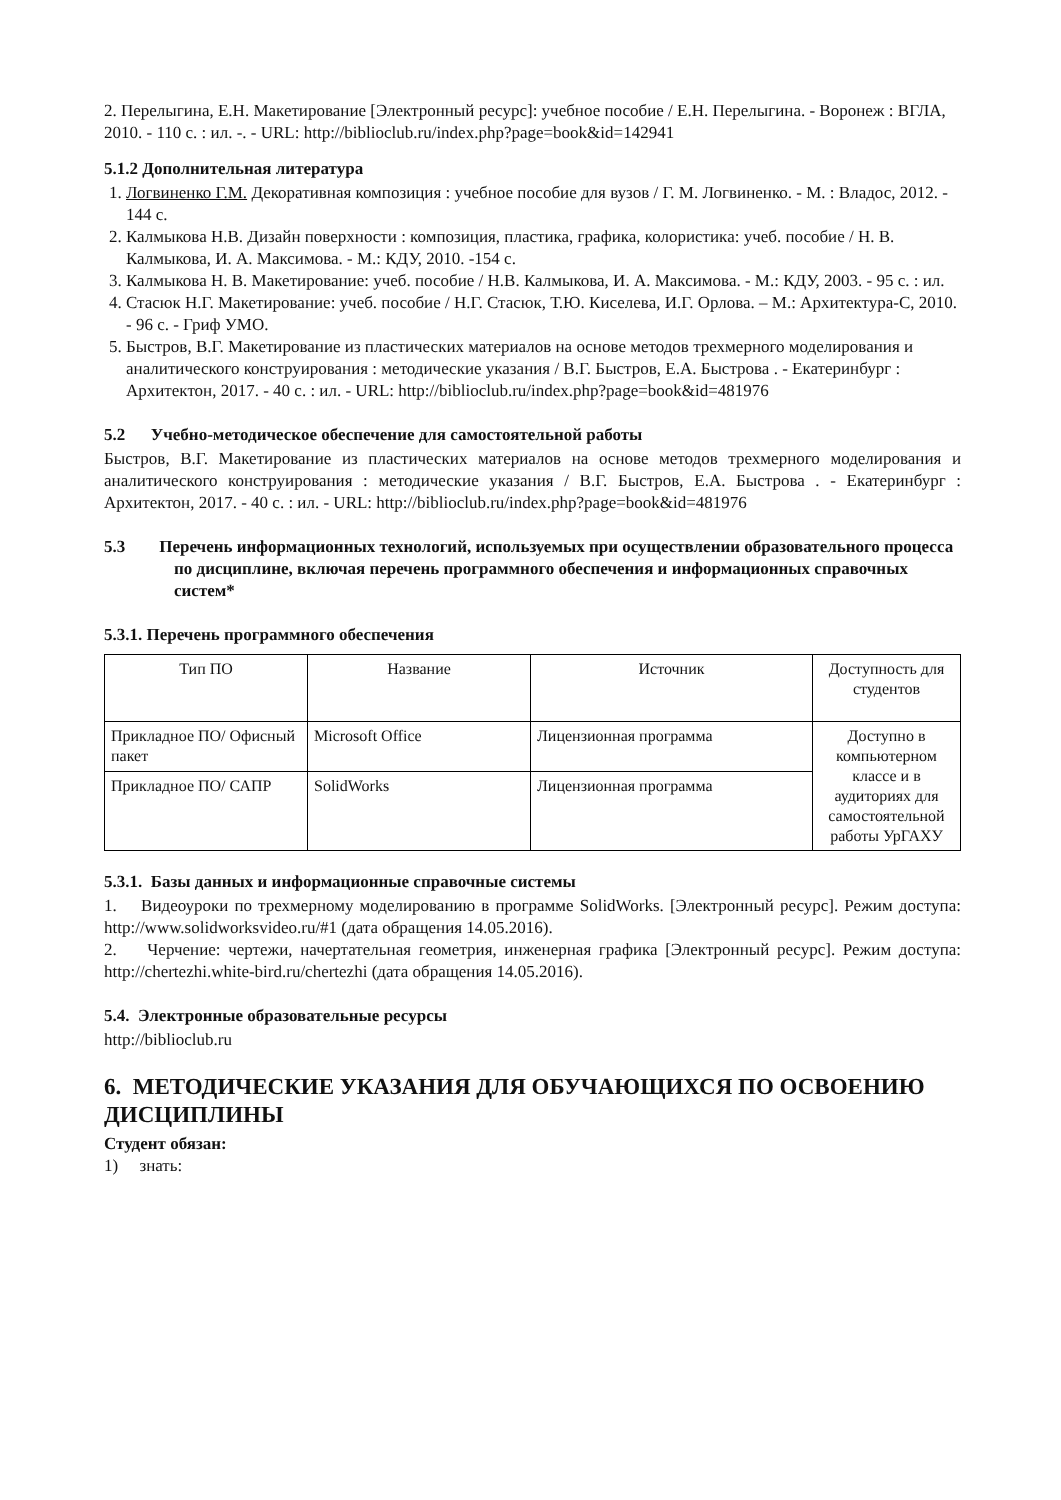2. Перелыгина, Е.Н. Макетирование [Электронный ресурс]: учебное пособие / Е.Н. Перелыгина. - Воронеж : ВГЛА, 2010. - 110 с. : ил. -. - URL: http://biblioclub.ru/index.php?page=book&id=142941
5.1.2 Дополнительная литература
1. Логвиненко Г.М. Декоративная композиция : учебное пособие для вузов / Г. М. Логвиненко. - М. : Владос, 2012. - 144 с.
2. Калмыкова Н.В. Дизайн поверхности : композиция, пластика, графика, колористика: учеб. пособие / Н. В. Калмыкова, И. А. Максимова. - М.: КДУ, 2010. -154 с.
3. Калмыкова Н. В. Макетирование: учеб. пособие / Н.В. Калмыкова, И. А. Максимова. - М.: КДУ, 2003. - 95 с. : ил.
4. Стасюк Н.Г. Макетирование: учеб. пособие / Н.Г. Стасюк, Т.Ю. Киселева, И.Г. Орлова. – М.: Архитектура-С, 2010. - 96 с. - Гриф УМО.
5. Быстров, В.Г. Макетирование из пластических материалов на основе методов трехмерного моделирования и аналитического конструирования : методические указания / В.Г. Быстров, Е.А. Быстрова . - Екатеринбург : Архитектон, 2017. - 40 с. : ил. - URL: http://biblioclub.ru/index.php?page=book&id=481976
5.2 Учебно-методическое обеспечение для самостоятельной работы
Быстров, В.Г. Макетирование из пластических материалов на основе методов трехмерного моделирования и аналитического конструирования : методические указания / В.Г. Быстров, Е.А. Быстрова . - Екатеринбург : Архитектон, 2017. - 40 с. : ил. - URL: http://biblioclub.ru/index.php?page=book&id=481976
5.3 Перечень информационных технологий, используемых при осуществлении образовательного процесса по дисциплине, включая перечень программного обеспечения и информационных справочных систем*
5.3.1. Перечень программного обеспечения
| Тип ПО | Название | Источник | Доступность для студентов |
| --- | --- | --- | --- |
| Прикладное ПО/ Офисный пакет | Microsoft Office | Лицензионная программа | Доступно в компьютерном классе и в аудиториях для самостоятельной работы УрГАХУ |
| Прикладное ПО/ САПР | SolidWorks | Лицензионная программа | |
5.3.1. Базы данных и информационные справочные системы
1. Видеоуроки по трехмерному моделированию в программе SolidWorks. [Электронный ресурс]. Режим доступа: http://www.solidworksvideo.ru/#1 (дата обращения 14.05.2016).
2. Черчение: чертежи, начертательная геометрия, инженерная графика [Электронный ресурс]. Режим доступа: http://chertezhi.white-bird.ru/chertezhi (дата обращения 14.05.2016).
5.4. Электронные образовательные ресурсы
http://biblioclub.ru
6. МЕТОДИЧЕСКИЕ УКАЗАНИЯ ДЛЯ ОБУЧАЮЩИХСЯ ПО ОСВОЕНИЮ ДИСЦИПЛИНЫ
Студент обязан:
1) знать: